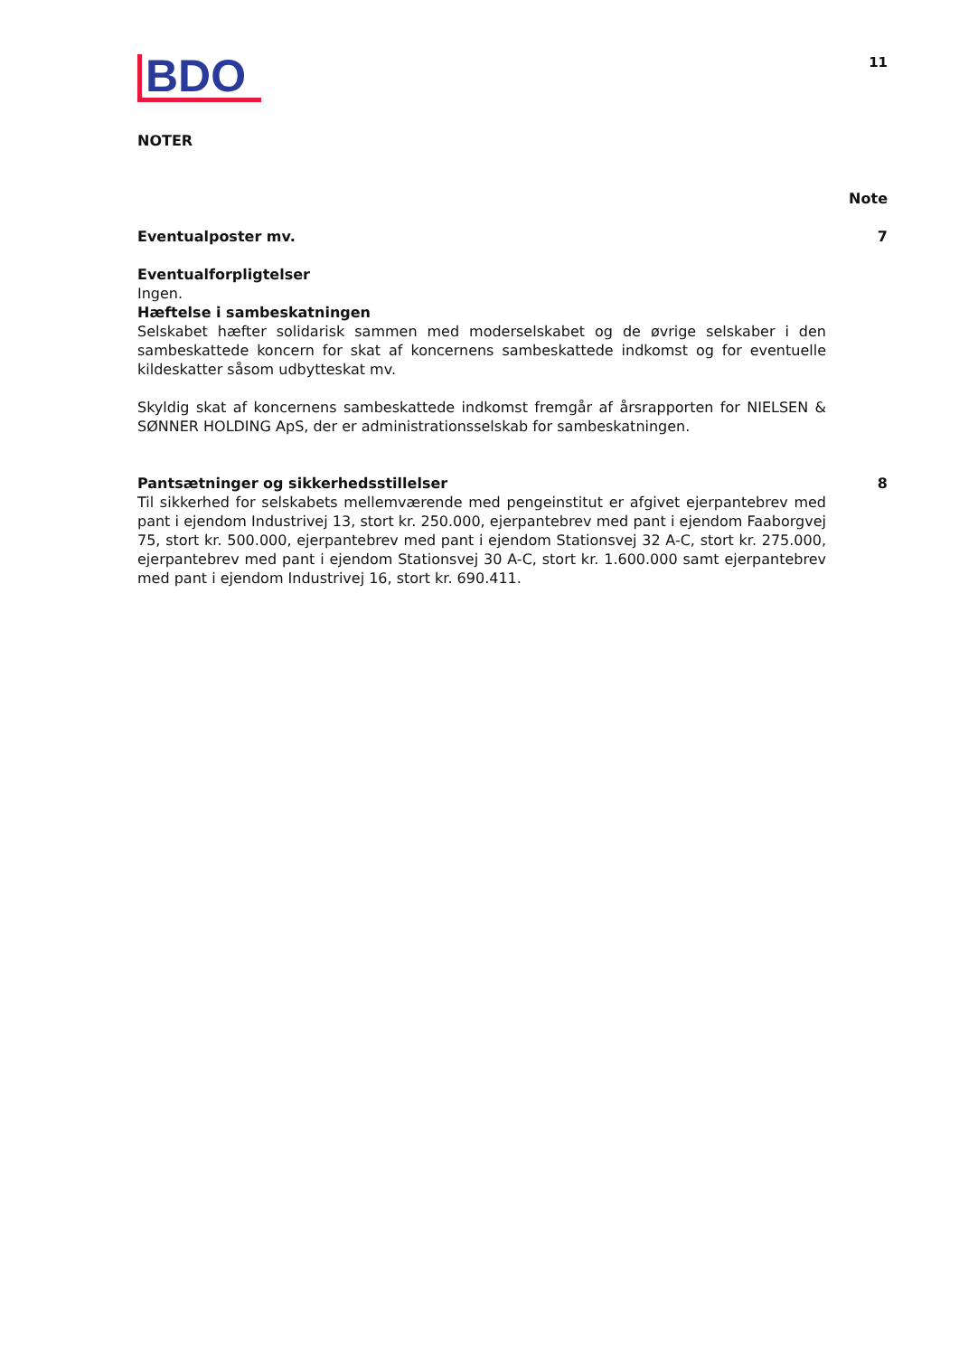BDO
11
NOTER
Note
Eventualposter mv. 7
Eventualforpligtelser
Ingen.
Hæftelse i sambeskatningen
Selskabet hæfter solidarisk sammen med moderselskabet og de øvrige selskaber i den sambeskattede koncern for skat af koncernens sambeskattede indkomst og for eventuelle kildeskatter såsom udbytteskat mv.
Skyldig skat af koncernens sambeskattede indkomst fremgår af årsrapporten for NIELSEN & SØNNER HOLDING ApS, der er administrationsselskab for sambeskatningen.
Pantsætninger og sikkerhedsstillelser 8
Til sikkerhed for selskabets mellemværende med pengeinstitut er afgivet ejerpantebrev med pant i ejendom Industrivej 13, stort kr. 250.000, ejerpantebrev med pant i ejendom Faaborgvej 75, stort kr. 500.000, ejerpantebrev med pant i ejendom Stationsvej 32 A-C, stort kr. 275.000, ejerpantebrev med pant i ejendom Stationsvej 30 A-C, stort kr. 1.600.000 samt ejerpantebrev med pant i ejendom Industrivej 16, stort kr. 690.411.